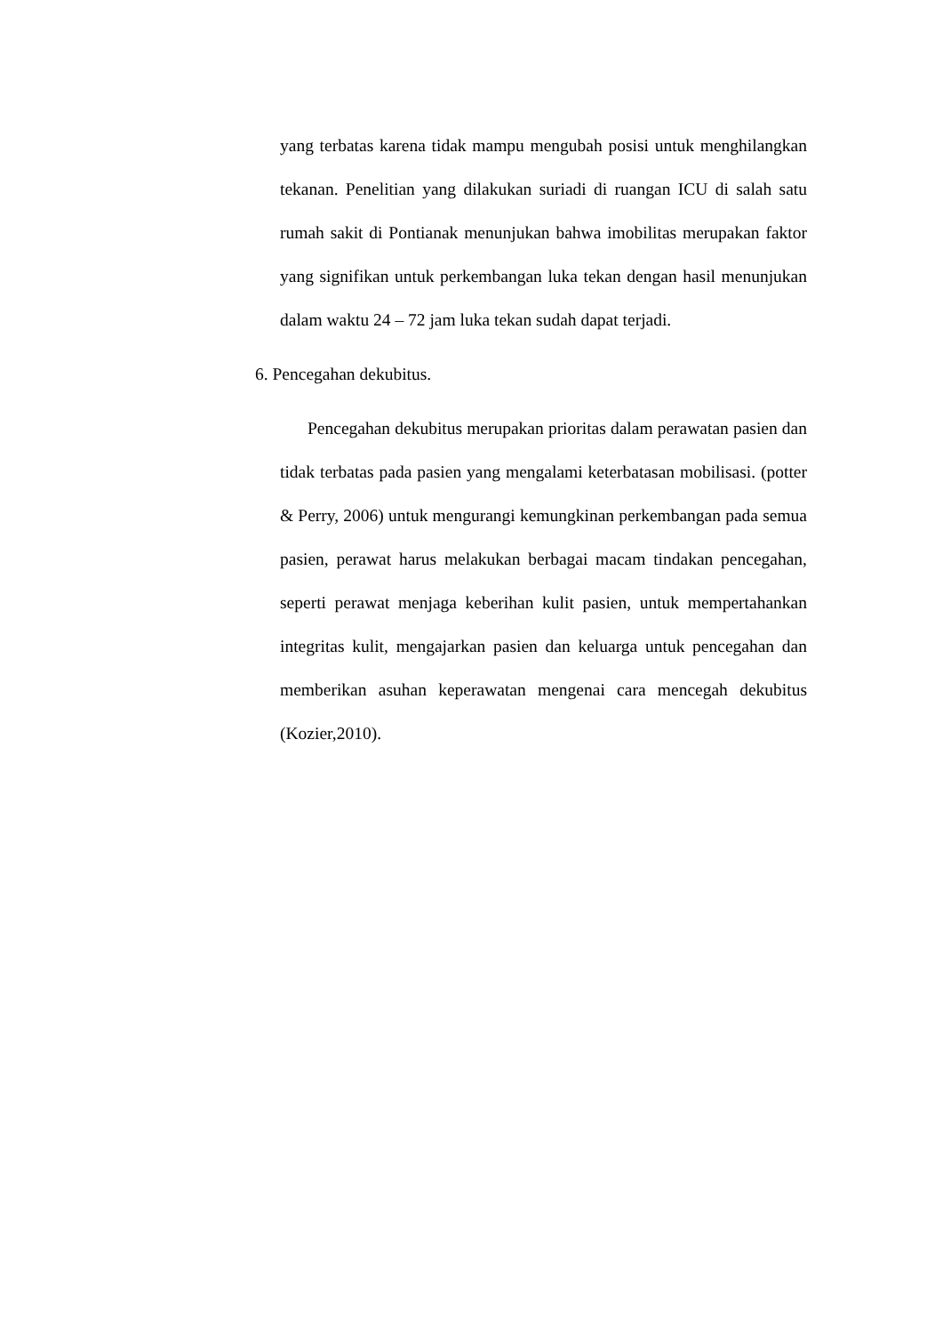yang terbatas karena tidak mampu mengubah posisi untuk menghilangkan tekanan. Penelitian yang dilakukan suriadi di ruangan ICU di salah satu rumah sakit di Pontianak menunjukan bahwa imobilitas merupakan faktor yang signifikan untuk perkembangan luka tekan dengan hasil menunjukan dalam waktu 24 – 72 jam luka tekan sudah dapat terjadi.
6. Pencegahan dekubitus.
Pencegahan dekubitus merupakan prioritas dalam perawatan pasien dan tidak terbatas pada pasien yang mengalami keterbatasan mobilisasi. (potter & Perry, 2006) untuk mengurangi kemungkinan perkembangan pada semua pasien, perawat harus melakukan berbagai macam tindakan pencegahan, seperti perawat menjaga keberihan kulit pasien, untuk mempertahankan integritas kulit, mengajarkan pasien dan keluarga untuk pencegahan dan memberikan asuhan keperawatan mengenai cara mencegah dekubitus (Kozier,2010).